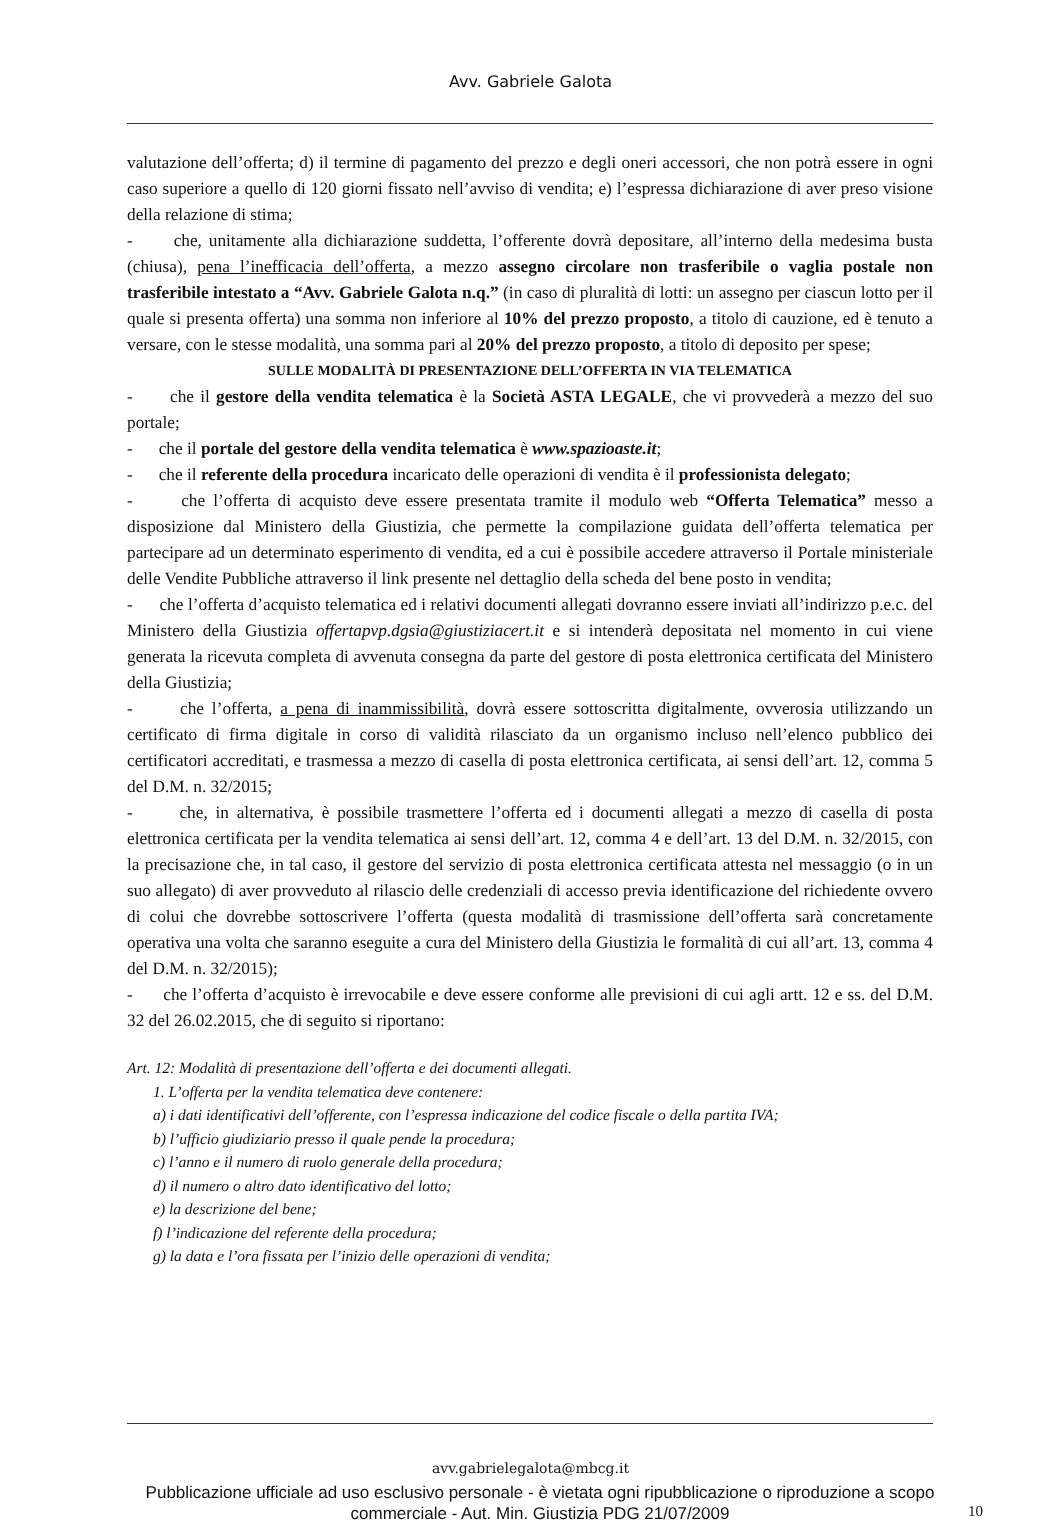Avv. Gabriele Galota
valutazione dell’offerta; d) il termine di pagamento del prezzo e degli oneri accessori, che non potrà essere in ogni caso superiore a quello di 120 giorni fissato nell’avviso di vendita; e) l’espressa dichiarazione di aver preso visione della relazione di stima;
- che, unitamente alla dichiarazione suddetta, l’offerente dovrà depositare, all’interno della medesima busta (chiusa), pena l’inefficacia dell’offerta, a mezzo assegno circolare non trasferibile o vaglia postale non trasferibile intestato a “Avv. Gabriele Galota n.q.” (in caso di pluralità di lotti: un assegno per ciascun lotto per il quale si presenta offerta) una somma non inferiore al 10% del prezzo proposto, a titolo di cauzione, ed è tenuto a versare, con le stesse modalità, una somma pari al 20% del prezzo proposto, a titolo di deposito per spese;
SULLE MODALITÀ DI PRESENTAZIONE DELL’OFFERTA IN VIA TELEMATICA
- che il gestore della vendita telematica è la Società ASTA LEGALE, che vi provvederà a mezzo del suo portale;
- che il portale del gestore della vendita telematica è www.spazioaste.it;
- che il referente della procedura incaricato delle operazioni di vendita è il professionista delegato;
- che l’offerta di acquisto deve essere presentata tramite il modulo web “Offerta Telematica” messo a disposizione dal Ministero della Giustizia, che permette la compilazione guidata dell’offerta telematica per partecipare ad un determinato esperimento di vendita, ed a cui è possibile accedere attraverso il Portale ministeriale delle Vendite Pubbliche attraverso il link presente nel dettaglio della scheda del bene posto in vendita;
- che l’offerta d’acquisto telematica ed i relativi documenti allegati dovranno essere inviati all’indirizzo p.e.c. del Ministero della Giustizia offertapvp.dgsia@giustiziacert.it e si intenderà depositata nel momento in cui viene generata la ricevuta completa di avvenuta consegna da parte del gestore di posta elettronica certificata del Ministero della Giustizia;
- che l’offerta, a pena di inammissibilità, dovrà essere sottoscritta digitalmente, ovverosia utilizzando un certificato di firma digitale in corso di validità rilasciato da un organismo incluso nell’elenco pubblico dei certificatori accreditati, e trasmessa a mezzo di casella di posta elettronica certificata, ai sensi dell’art. 12, comma 5 del D.M. n. 32/2015;
- che, in alternativa, è possibile trasmettere l’offerta ed i documenti allegati a mezzo di casella di posta elettronica certificata per la vendita telematica ai sensi dell’art. 12, comma 4 e dell’art. 13 del D.M. n. 32/2015, con la precisazione che, in tal caso, il gestore del servizio di posta elettronica certificata attesta nel messaggio (o in un suo allegato) di aver provveduto al rilascio delle credenziali di accesso previa identificazione del richiedente ovvero di colui che dovrebbe sottoscrivere l’offerta (questa modalità di trasmissione dell’offerta sarà concretamente operativa una volta che saranno eseguite a cura del Ministero della Giustizia le formalità di cui all’art. 13, comma 4 del D.M. n. 32/2015);
- che l’offerta d’acquisto è irrevocabile e deve essere conforme alle previsioni di cui agli artt. 12 e ss. del D.M. 32 del 26.02.2015, che di seguito si riportano:
Art. 12: Modalità di presentazione dell’offerta e dei documenti allegati.
1. L’offerta per la vendita telematica deve contenere:
a) i dati identificativi dell’offerente, con l’espressa indicazione del codice fiscale o della partita IVA;
b) l’ufficio giudiziario presso il quale pende la procedura;
c) l’anno e il numero di ruolo generale della procedura;
d) il numero o altro dato identificativo del lotto;
e) la descrizione del bene;
f) l’indicazione del referente della procedura;
g) la data e l’ora fissata per l’inizio delle operazioni di vendita;
avv.gabrielegalota@mbcg.it
Pubblicazione ufficiale ad uso esclusivo personale - è vietata ogni ripubblicazione o riproduzione a scopo commerciale - Aut. Min. Giustizia PDG 21/07/2009
10